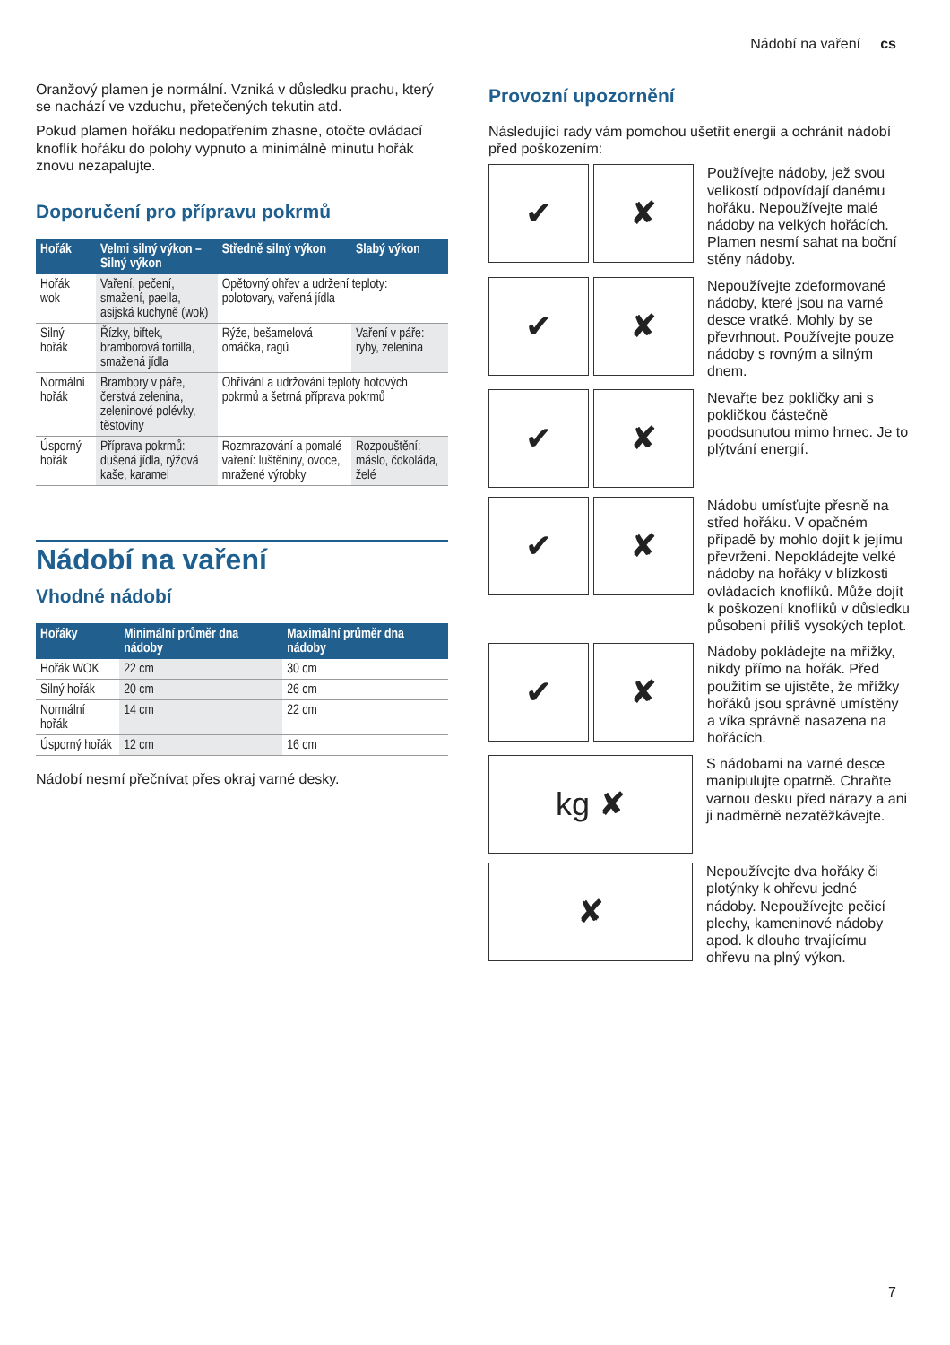Nádobí na vaření cs
Oranžový plamen je normální. Vzniká v důsledku prachu, který se nachází ve vzduchu, přetečených tekutin atd.
Pokud plamen hořáku nedopatřením zhasne, otočte ovládací knoflík hořáku do polohy vypnuto a minimálně minutu hořák znovu nezapalujte.
Doporučení pro přípravu pokrmů
| Hořák | Velmi silný výkon – Silný výkon | Středně silný výkon | Slabý výkon |
| --- | --- | --- | --- |
| Hořák wok | Vaření, pečení, smažení, paella, asijská kuchyně (wok) | Opětovný ohřev a udržení teploty: polotovary, vařená jídla | |
| Silný hořák | Řízky, biftek, bramborová tortilla, smažená jídla | Rýže, bešamelová omáčka, ragú | Vaření v páře: ryby, zelenina |
| Normální hořák | Brambory v páře, čerstvá zelenina, zeleninové polévky, těstoviny | Ohřívání a udržování teploty hotových pokrmů a šetrná příprava pokrmů | |
| Úsporný hořák | Příprava pokrmů: dušená jídla, rýžová kaše, karamel | Rozmrazování a pomalé vaření: luštěniny, ovoce, mražené výrobky | Rozpouštění: máslo, čokoláda, želé |
Nádobí na vaření
Vhodné nádobí
| Hořáky | Minimální průměr dna nádoby | Maximální průměr dna nádoby |
| --- | --- | --- |
| Hořák WOK | 22 cm | 30 cm |
| Silný hořák | 20 cm | 26 cm |
| Normální hořák | 14 cm | 22 cm |
| Úsporný hořák | 12 cm | 16 cm |
Nádobí nesmí přečnívat přes okraj varné desky.
Provozní upozornění
Následující rady vám pomohou ušetřit energii a ochránit nádobí před poškozením:
✔ ✘
Používejte nádoby, jež svou velikostí odpovídají danému hořáku. Nepoužívejte malé nádoby na velkých hořácích. Plamen nesmí sahat na boční stěny nádoby.
✔ ✘
Nepoužívejte zdeformované nádoby, které jsou na varné desce vratké. Mohly by se převrhnout. Používejte pouze nádoby s rovným a silným dnem.
✔ ✘
Nevařte bez pokličky ani s pokličkou částečně poodsunutou mimo hrnec. Je to plýtvání energií.
✔ ✘
Nádobu umísťujte přesně na střed hořáku. V opačném případě by mohlo dojít k jejímu převržení. Nepokládejte velké nádoby na hořáky v blízkosti ovládacích knoflíků. Může dojít k poškození knoflíků v důsledku působení příliš vysokých teplot.
✔ ✘
Nádoby pokládejte na mřížky, nikdy přímo na hořák. Před použitím se ujistěte, že mřížky hořáků jsou správně umístěny a víka správně nasazena na hořácích.
kg ✘
S nádobami na varné desce manipulujte opatrně. Chraňte varnou desku před nárazy a ani ji nadměrně nezatěžkávejte.
✘
Nepoužívejte dva hořáky či plotýnky k ohřevu jedné nádoby. Nepoužívejte pečicí plechy, kameninové nádoby apod. k dlouho trvajícímu ohřevu na plný výkon.
7